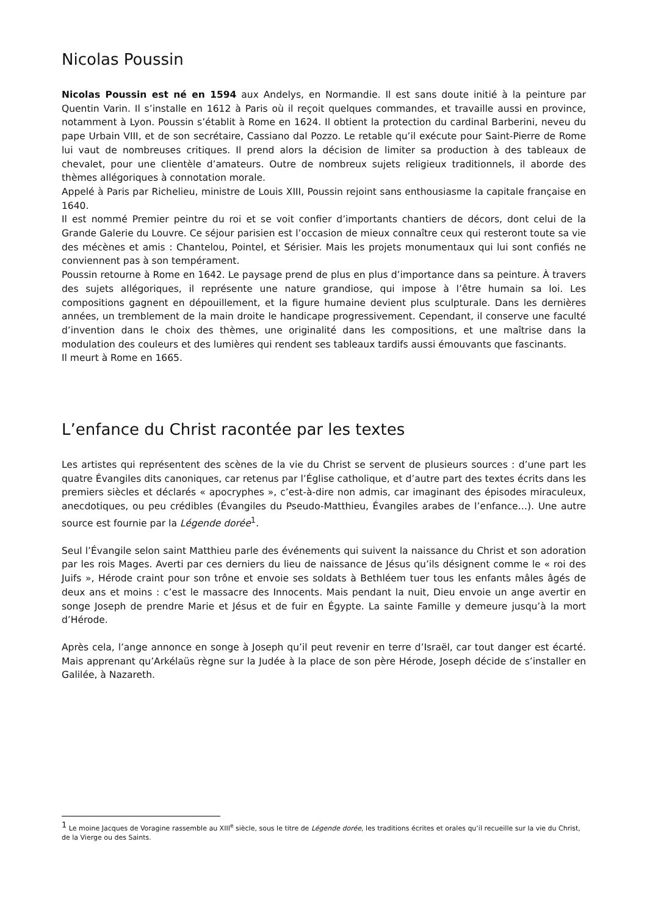Nicolas Poussin
Nicolas Poussin est né en 1594 aux Andelys, en Normandie. Il est sans doute initié à la peinture par Quentin Varin. Il s’installe en 1612 à Paris où il reçoit quelques commandes, et travaille aussi en province, notamment à Lyon. Poussin s’établit à Rome en 1624. Il obtient la protection du cardinal Barberini, neveu du pape Urbain VIII, et de son secrétaire, Cassiano dal Pozzo. Le retable qu’il exécute pour Saint-Pierre de Rome lui vaut de nombreuses critiques. Il prend alors la décision de limiter sa production à des tableaux de chevalet, pour une clientèle d’amateurs. Outre de nombreux sujets religieux traditionnels, il aborde des thèmes allégoriques à connotation morale.
Appelé à Paris par Richelieu, ministre de Louis XIII, Poussin rejoint sans enthousiasme la capitale française en 1640.
Il est nommé Premier peintre du roi et se voit confier d’importants chantiers de décors, dont celui de la Grande Galerie du Louvre. Ce séjour parisien est l’occasion de mieux connaître ceux qui resteront toute sa vie des mécènes et amis : Chantelou, Pointel, et Sérisier. Mais les projets monumentaux qui lui sont confiés ne conviennent pas à son tempérament.
Poussin retourne à Rome en 1642. Le paysage prend de plus en plus d’importance dans sa peinture. À travers des sujets allégoriques, il représente une nature grandiose, qui impose à l’être humain sa loi. Les compositions gagnent en dépouillement, et la figure humaine devient plus sculpturale. Dans les dernières années, un tremblement de la main droite le handicape progressivement. Cependant, il conserve une faculté d’invention dans le choix des thèmes, une originalité dans les compositions, et une maîtrise dans la modulation des couleurs et des lumières qui rendent ses tableaux tardifs aussi émouvants que fascinants.
Il meurt à Rome en 1665.
L’enfance du Christ racontée par les textes
Les artistes qui représentent des scènes de la vie du Christ se servent de plusieurs sources : d’une part les quatre Évangiles dits canoniques, car retenus par l’Église catholique, et d’autre part des textes écrits dans les premiers siècles et déclarés « apocryphes », c’est-à-dire non admis, car imaginant des épisodes miraculeux, anecdotiques, ou peu crédibles (Évangiles du Pseudo-Matthieu, Évangiles arabes de l’enfance…). Une autre source est fournie par la Légende dorée<sup>1</sup>.
Seul l’Évangile selon saint Matthieu parle des événements qui suivent la naissance du Christ et son adoration par les rois Mages. Averti par ces derniers du lieu de naissance de Jésus qu’ils désignent comme le « roi des Juifs », Hérode craint pour son trône et envoie ses soldats à Bethléem tuer tous les enfants mâles âgés de deux ans et moins : c’est le massacre des Innocents. Mais pendant la nuit, Dieu envoie un ange avertir en songe Joseph de prendre Marie et Jésus et de fuir en Égypte. La sainte Famille y demeure jusqu’à la mort d’Hérode.
Après cela, l’ange annonce en songe à Joseph qu’il peut revenir en terre d’Israël, car tout danger est écarté. Mais apprenant qu’Arkélaüs règne sur la Judée à la place de son père Hérode, Joseph décide de s’installer en Galilée, à Nazareth.
<sup>1</sup> Le moine Jacques de Voragine rassemble au XIII<sup>e</sup> siècle, sous le titre de Légende dorée, les traditions écrites et orales qu’il recueille sur la vie du Christ, de la Vierge ou des Saints.